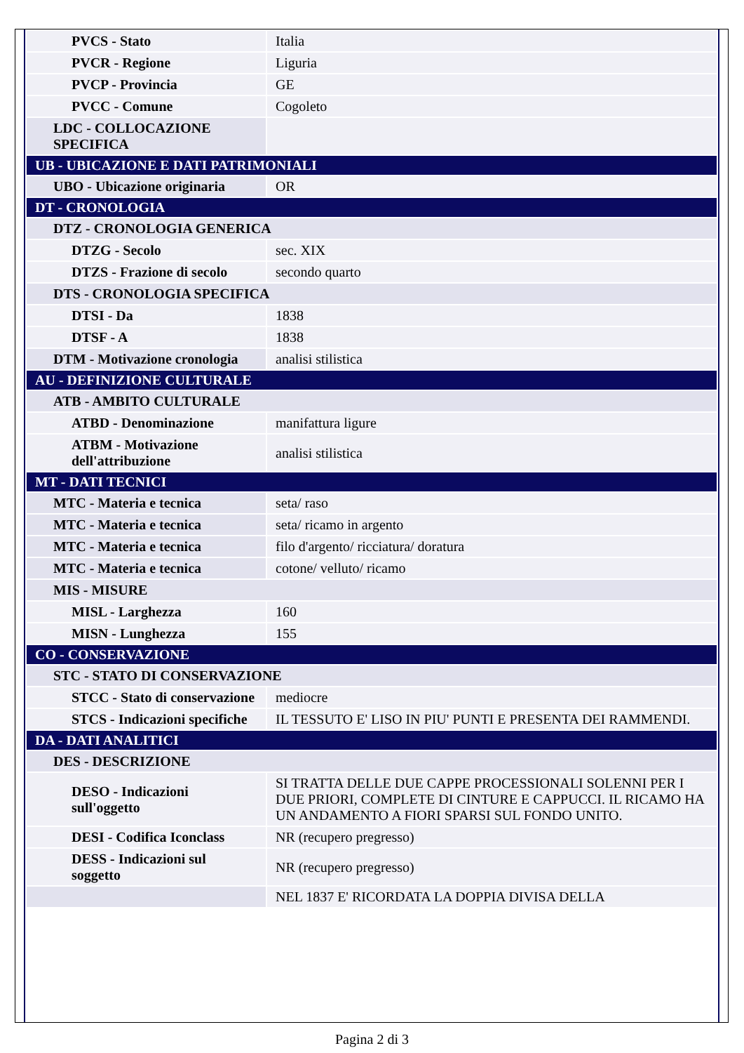| PVCS - Stato | Italia |
| PVCR - Regione | Liguria |
| PVCP - Provincia | GE |
| PVCC - Comune | Cogoleto |
| LDC - COLLOCAZIONE SPECIFICA | |
| UB - UBICAZIONE E DATI PATRIMONIALI | |
| UBO - Ubicazione originaria | OR |
| DT - CRONOLOGIA | |
| DTZ - CRONOLOGIA GENERICA | |
| DTZG - Secolo | sec. XIX |
| DTZS - Frazione di secolo | secondo quarto |
| DTS - CRONOLOGIA SPECIFICA | |
| DTSI - Da | 1838 |
| DTSF - A | 1838 |
| DTM - Motivazione cronologia | analisi stilistica |
| AU - DEFINIZIONE CULTURALE | |
| ATB - AMBITO CULTURALE | |
| ATBD - Denominazione | manifattura ligure |
| ATBM - Motivazione dell'attribuzione | analisi stilistica |
| MT - DATI TECNICI | |
| MTC - Materia e tecnica | seta/ raso |
| MTC - Materia e tecnica | seta/ ricamo in argento |
| MTC - Materia e tecnica | filo d'argento/ ricciatura/ doratura |
| MTC - Materia e tecnica | cotone/ velluto/ ricamo |
| MIS - MISURE | |
| MISL - Larghezza | 160 |
| MISN - Lunghezza | 155 |
| CO - CONSERVAZIONE | |
| STC - STATO DI CONSERVAZIONE | |
| STCC - Stato di conservazione | mediocre |
| STCS - Indicazioni specifiche | IL TESSUTO E' LISO IN PIU' PUNTI E PRESENTA DEI RAMMENDI. |
| DA - DATI ANALITICI | |
| DES - DESCRIZIONE | |
| DESO - Indicazioni sull'oggetto | SI TRATTA DELLE DUE CAPPE PROCESSIONALI SOLENNI PER I DUE PRIORI, COMPLETE DI CINTURE E CAPPUCCI. IL RICAMO HA UN ANDAMENTO A FIORI SPARSI SUL FONDO UNITO. |
| DESI - Codifica Iconclass | NR (recupero pregresso) |
| DESS - Indicazioni sul soggetto | NR (recupero pregresso) |
| | NEL 1837 E' RICORDATA LA DOPPIA DIVISA DELLA |
Pagina 2 di 3